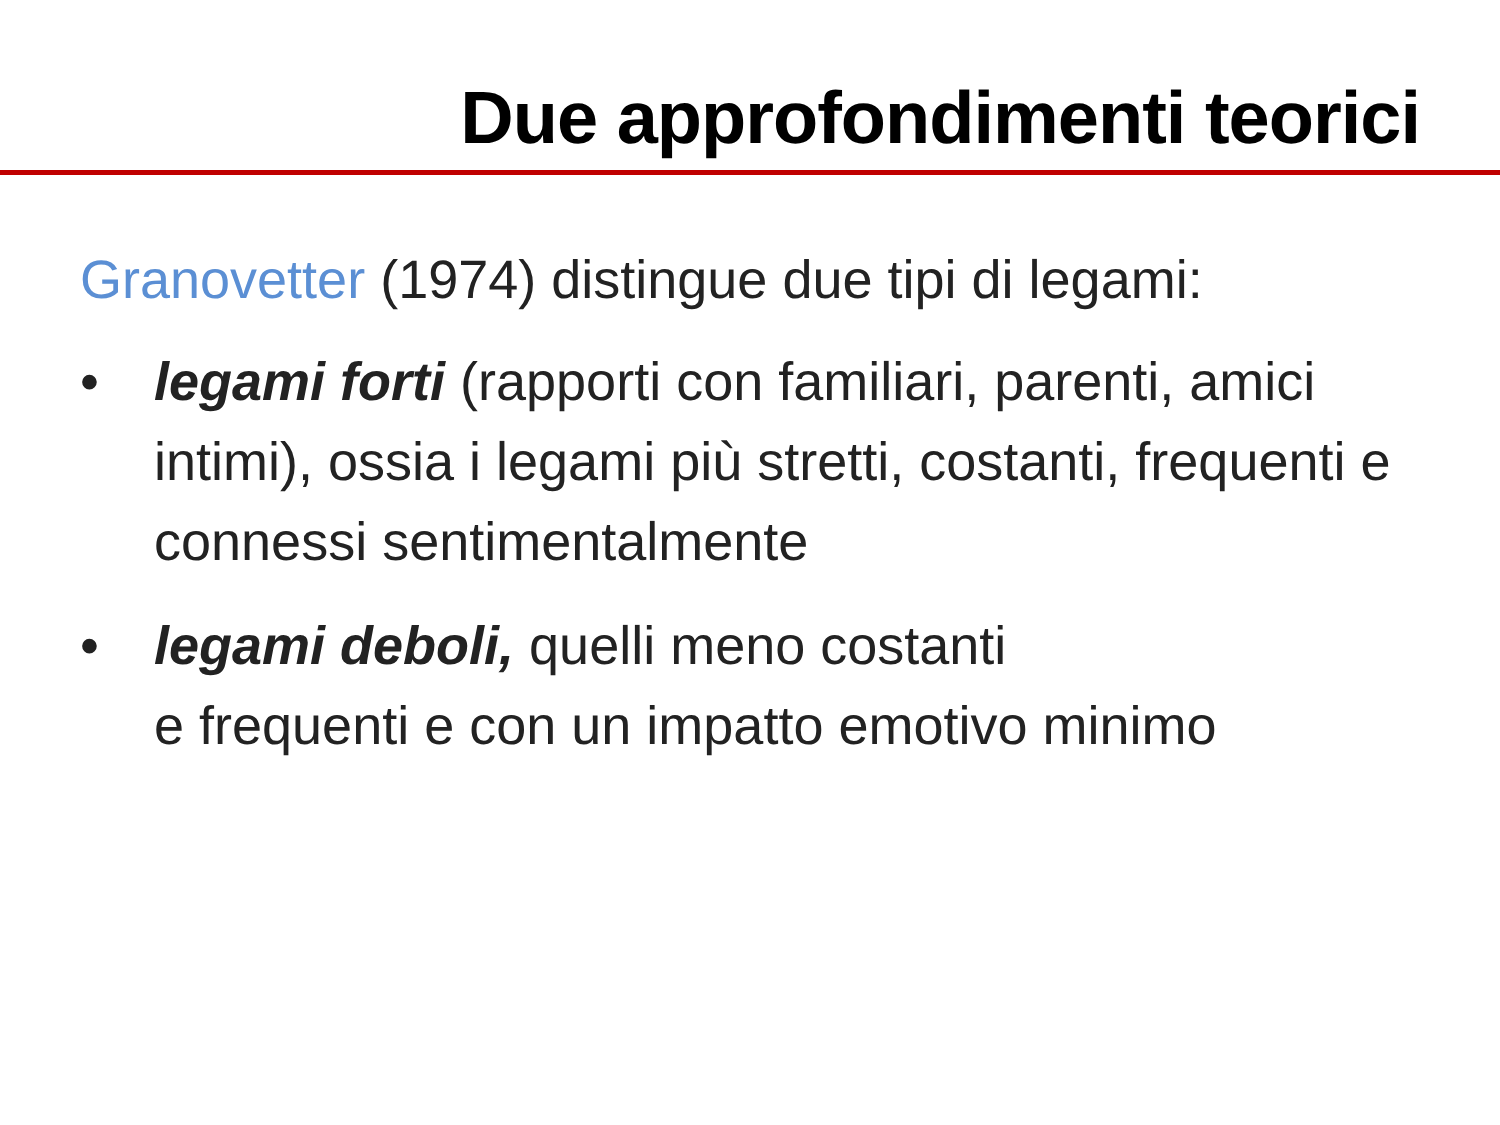Due approfondimenti teorici
Granovetter (1974) distingue due tipi di legami:
• legami forti (rapporti con familiari, parenti, amici intimi), ossia i legami più stretti, costanti, frequenti e connessi sentimentalmente
• legami deboli, quelli meno costanti
e frequenti e con un impatto emotivo minimo